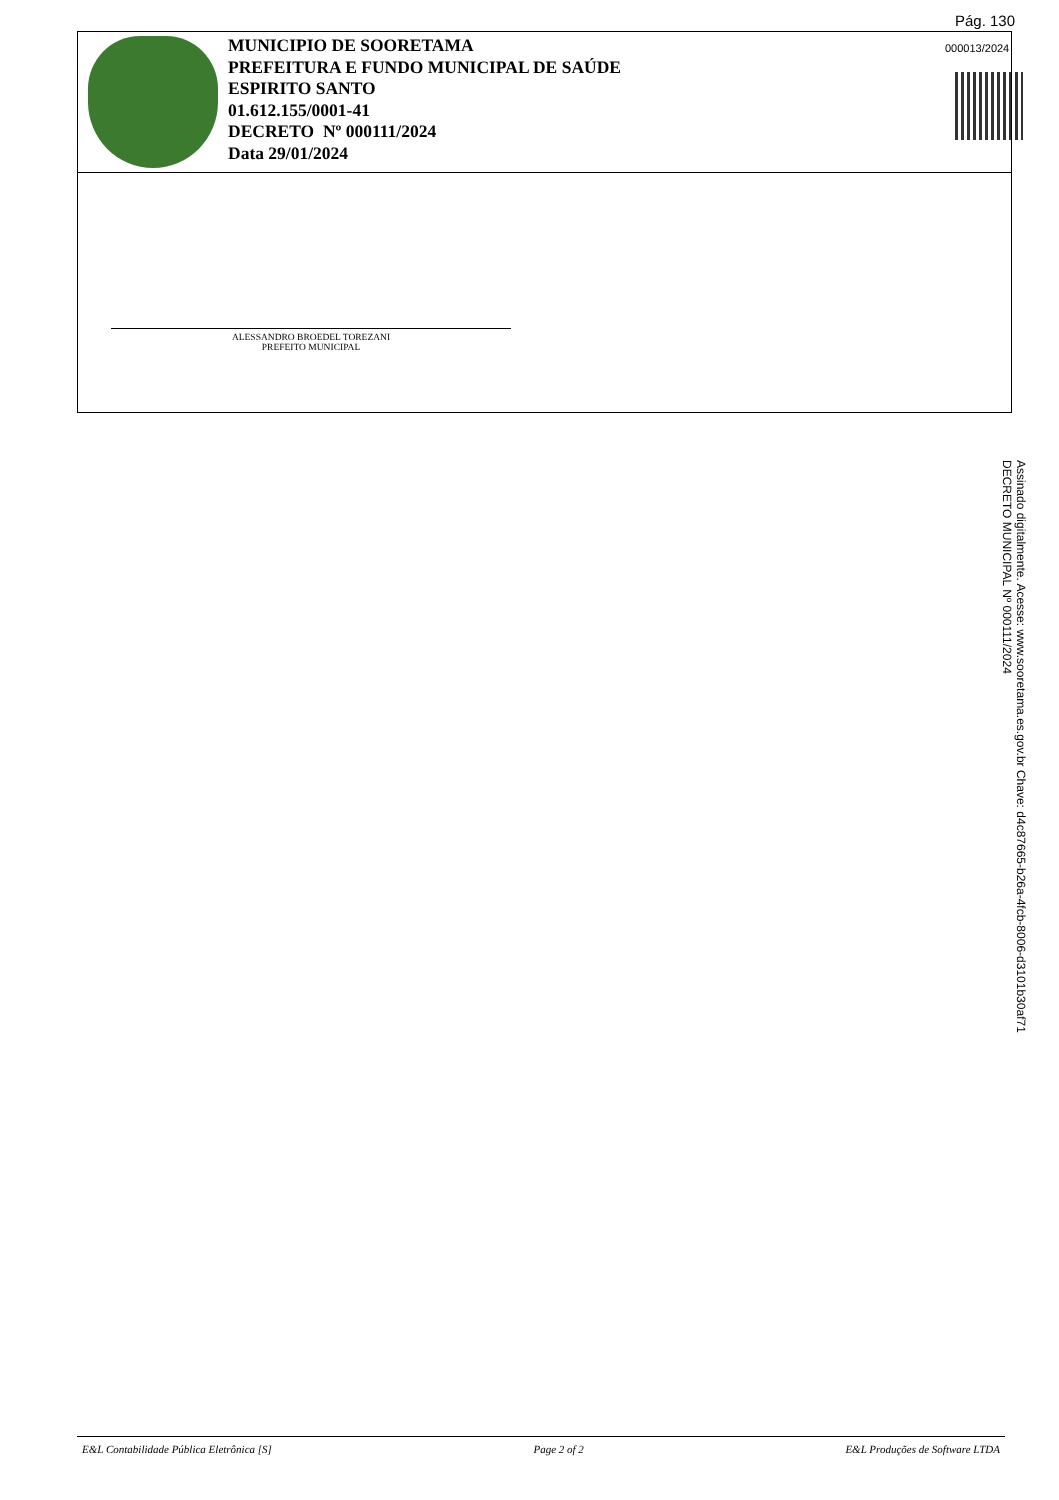Pág. 130
000013/2024
MUNICIPIO DE SOORETAMA
PREFEITURA E FUNDO MUNICIPAL DE SAÚDE
ESPIRITO SANTO
01.612.155/0001-41
DECRETO Nº 000111/2024
Data 29/01/2024
ALESSANDRO BROEDEL TOREZANI
PREFEITO MUNICIPAL
Assinado digitalmente. Acesse: www.sooretama.es.gov.br Chave: d4c87665-b26a-4fcb-8006-d3101b30af71
DECRETO MUNICIPAL Nº 000111/2024
E&L Contabilidade Pública Eletrônica [S] Page 2 of 2 E&L Produções de Software LTDA